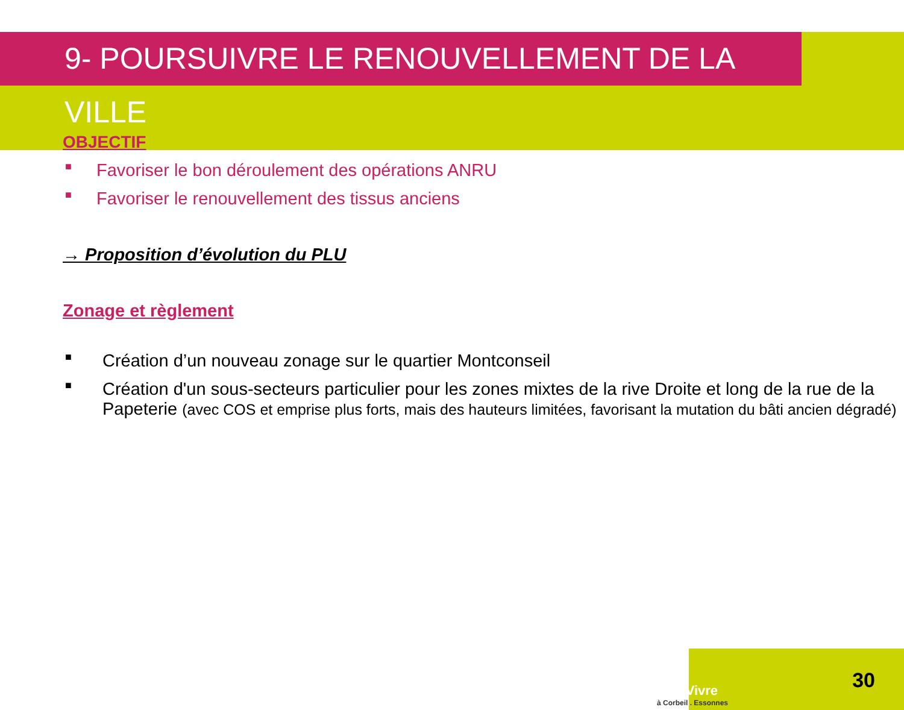9- POURSUIVRE LE RENOUVELLEMENT DE LA VILLE
OBJECTIF
■ Favoriser le bon déroulement des opérations ANRU
■ Favoriser le renouvellement des tissus anciens
→ Proposition d’évolution du PLU
Zonage et règlement
■ Création d’un nouveau zonage sur le quartier Montconseil
■ Création d'un sous-secteurs particulier pour les zones mixtes de la rive Droite et long de la rue de la Papeterie (avec COS et emprise plus forts, mais des hauteurs limitées, favorisant la mutation du bâti ancien dégradé)
BienVivre
à Corbeil . Essonnes
30